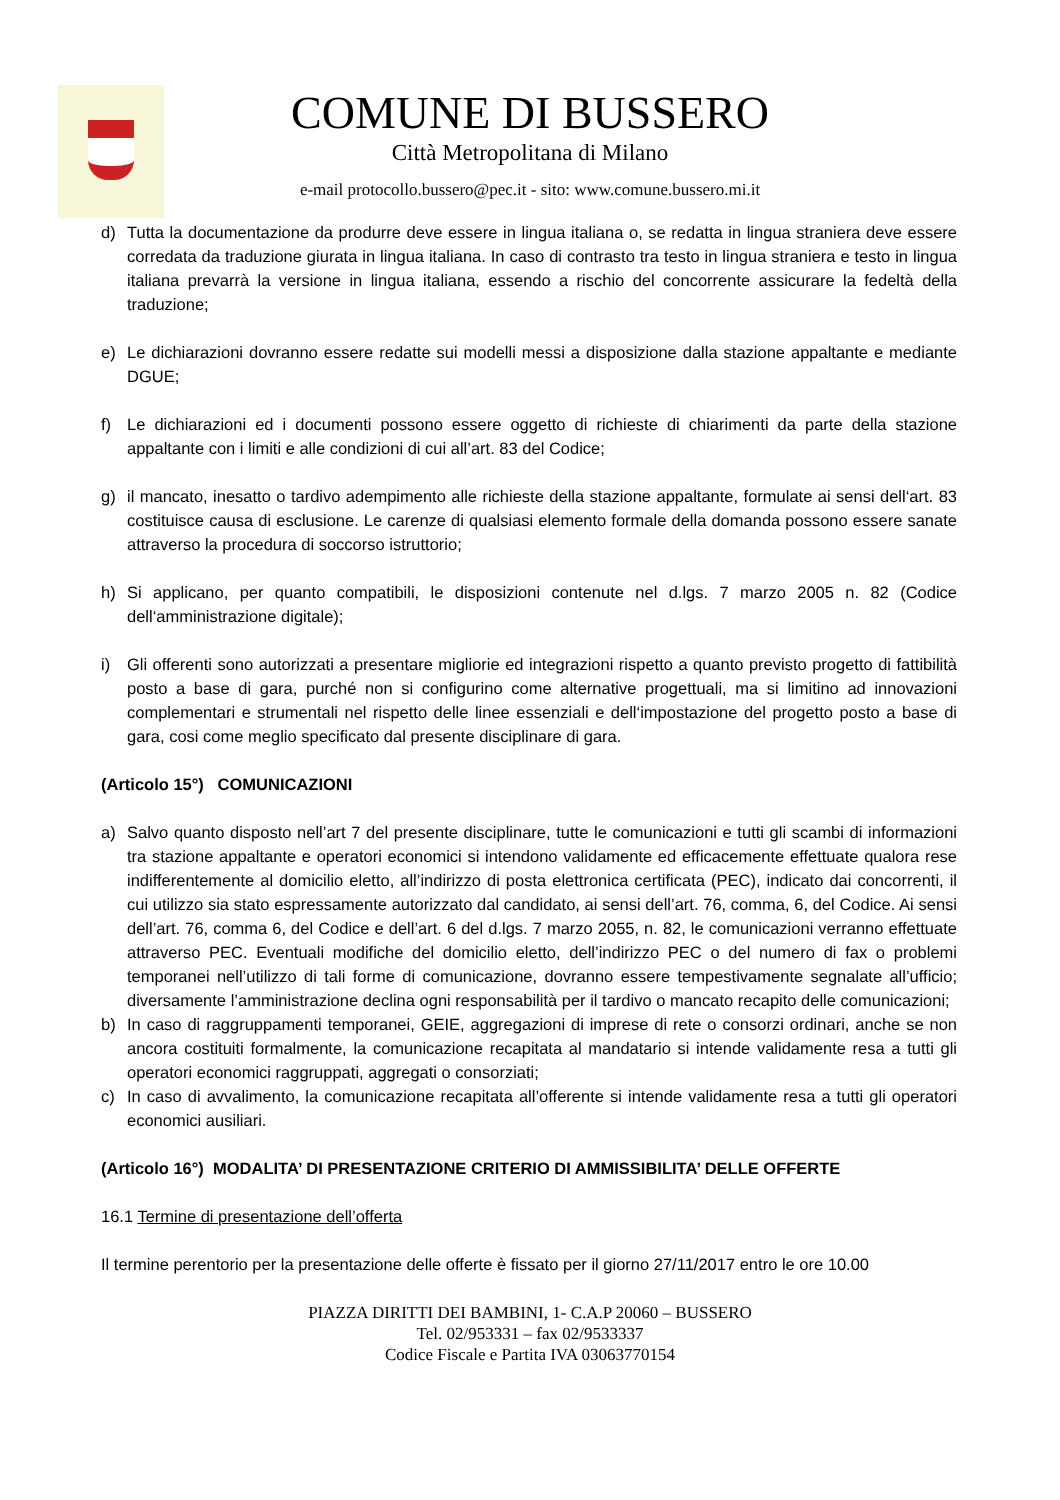COMUNE DI BUSSERO
Città Metropolitana di Milano
e-mail protocollo.bussero@pec.it - sito: www.comune.bussero.mi.it
d) Tutta la documentazione da produrre deve essere in lingua italiana o, se redatta in lingua straniera deve essere corredata da traduzione giurata in lingua italiana. In caso di contrasto tra testo in lingua straniera e testo in lingua italiana prevarrà la versione in lingua italiana, essendo a rischio del concorrente assicurare la fedeltà della traduzione;
e) Le dichiarazioni dovranno essere redatte sui modelli messi a disposizione dalla stazione appaltante e mediante DGUE;
f) Le dichiarazioni ed i documenti possono essere oggetto di richieste di chiarimenti da parte della stazione appaltante con i limiti e alle condizioni di cui all’art. 83 del Codice;
g) il mancato, inesatto o tardivo adempimento alle richieste della stazione appaltante, formulate ai sensi dell‘art. 83 costituisce causa di esclusione. Le carenze di qualsiasi elemento formale della domanda possono essere sanate attraverso la procedura di soccorso istruttorio;
h) Si applicano, per quanto compatibili, le disposizioni contenute nel d.lgs. 7 marzo 2005 n. 82 (Codice dell‘amministrazione digitale);
i) Gli offerenti sono autorizzati a presentare migliorie ed integrazioni rispetto a quanto previsto progetto di fattibilità posto a base di gara, purché non si configurino come alternative progettuali, ma si limitino ad innovazioni complementari e strumentali nel rispetto delle linee essenziali e dell‘impostazione del progetto posto a base di gara, cosi come meglio specificato dal presente disciplinare di gara.
(Articolo 15°) COMUNICAZIONI
a) Salvo quanto disposto nell’art 7 del presente disciplinare, tutte le comunicazioni e tutti gli scambi di informazioni tra stazione appaltante e operatori economici si intendono validamente ed efficacemente effettuate qualora rese indifferentemente al domicilio eletto, all’indirizzo di posta elettronica certificata (PEC), indicato dai concorrenti, il cui utilizzo sia stato espressamente autorizzato dal candidato, ai sensi dell’art. 76, comma, 6, del Codice. Ai sensi dell’art. 76, comma 6, del Codice e dell’art. 6 del d.lgs. 7 marzo 2055, n. 82, le comunicazioni verranno effettuate attraverso PEC. Eventuali modifiche del domicilio eletto, dell’indirizzo PEC o del numero di fax o problemi temporanei nell’utilizzo di tali forme di comunicazione, dovranno essere tempestivamente segnalate all’ufficio; diversamente l’amministrazione declina ogni responsabilità per il tardivo o mancato recapito delle comunicazioni;
b) In caso di raggruppamenti temporanei, GEIE, aggregazioni di imprese di rete o consorzi ordinari, anche se non ancora costituiti formalmente, la comunicazione recapitata al mandatario si intende validamente resa a tutti gli operatori economici raggruppati, aggregati o consorziati;
c) In caso di avvalimento, la comunicazione recapitata all’offerente si intende validamente resa a tutti gli operatori economici ausiliari.
(Articolo 16°) MODALITA’ DI PRESENTAZIONE CRITERIO DI AMMISSIBILITA’ DELLE OFFERTE
16.1 Termine di presentazione dell’offerta
Il termine perentorio per la presentazione delle offerte è fissato per il giorno 27/11/2017 entro le ore 10.00
PIAZZA DIRITTI DEI BAMBINI, 1- C.A.P 20060 – BUSSERO
Tel. 02/953331 – fax 02/9533337
Codice Fiscale e Partita IVA 03063770154